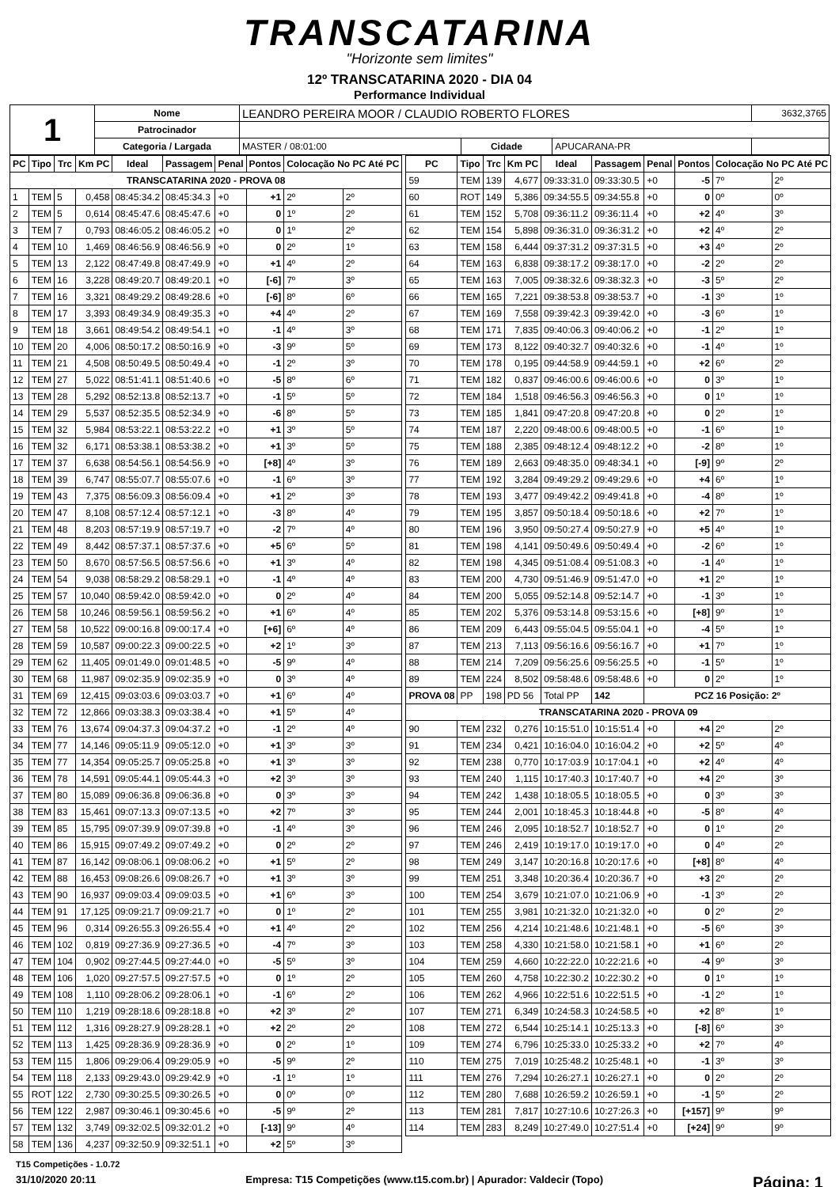TRANSCATARINA
"Horizonte sem limites"
12º TRANSCATARINA 2020 - DIA 04
Performance Individual
| 1 | Nome | LEANDRO PEREIRA MOOR / CLAUDIO ROBERTO FLORES | | | 3632,3765 |
| | Patrocinador | | | | |
| | Categoria / Largada | MASTER / 08:01:00 | Cidade | APUCARANA-PR | |
| PC | Tipo | Trc | Km PC | Ideal | Passagem | Penal | Pontos | Colocação No PC Até PC | |
| --- | --- | --- | --- | --- | --- | --- | --- | --- | --- |
| TRANSCATARINA 2020 - PROVA 08 | | | | | | | | | |
| 1 | TEM | 5 | 0,458 | 08:45:34.2 | 08:45:34.3 | +0 | +1 | 2º | 2º |
| 2 | TEM | 5 | 0,614 | 08:45:47.6 | 08:45:47.6 | +0 | 0 | 1º | 2º |
| 3 | TEM | 7 | 0,793 | 08:46:05.2 | 08:46:05.2 | +0 | 0 | 1º | 2º |
| 4 | TEM | 10 | 1,469 | 08:46:56.9 | 08:46:56.9 | +0 | 0 | 2º | 1º |
| 5 | TEM | 13 | 2,122 | 08:47:49.8 | 08:47:49.9 | +0 | +1 | 4º | 2º |
| 6 | TEM | 16 | 3,228 | 08:49:20.7 | 08:49:20.1 | +0 | [-6] | 7º | 3º |
| 7 | TEM | 16 | 3,321 | 08:49:29.2 | 08:49:28.6 | +0 | [-6] | 8º | 6º |
| 8 | TEM | 17 | 3,393 | 08:49:34.9 | 08:49:35.3 | +0 | +4 | 4º | 2º |
| 9 | TEM | 18 | 3,661 | 08:49:54.2 | 08:49:54.1 | +0 | -1 | 4º | 3º |
| 10 | TEM | 20 | 4,006 | 08:50:17.2 | 08:50:16.9 | +0 | -3 | 9º | 5º |
| 11 | TEM | 21 | 4,508 | 08:50:49.5 | 08:50:49.4 | +0 | -1 | 2º | 3º |
| 12 | TEM | 27 | 5,022 | 08:51:41.1 | 08:51:40.6 | +0 | -5 | 8º | 6º |
| 13 | TEM | 28 | 5,292 | 08:52:13.8 | 08:52:13.7 | +0 | -1 | 5º | 5º |
| 14 | TEM | 29 | 5,537 | 08:52:35.5 | 08:52:34.9 | +0 | -6 | 8º | 5º |
| 15 | TEM | 32 | 5,984 | 08:53:22.1 | 08:53:22.2 | +0 | +1 | 3º | 5º |
| 16 | TEM | 32 | 6,171 | 08:53:38.1 | 08:53:38.2 | +0 | +1 | 3º | 5º |
| 17 | TEM | 37 | 6,638 | 08:54:56.1 | 08:54:56.9 | +0 | [+8] | 4º | 3º |
| 18 | TEM | 39 | 6,747 | 08:55:07.7 | 08:55:07.6 | +0 | -1 | 6º | 3º |
| 19 | TEM | 43 | 7,375 | 08:56:09.3 | 08:56:09.4 | +0 | +1 | 2º | 3º |
| 20 | TEM | 47 | 8,108 | 08:57:12.4 | 08:57:12.1 | +0 | -3 | 8º | 4º |
| 21 | TEM | 48 | 8,203 | 08:57:19.9 | 08:57:19.7 | +0 | -2 | 7º | 4º |
| 22 | TEM | 49 | 8,442 | 08:57:37.1 | 08:57:37.6 | +0 | +5 | 6º | 5º |
| 23 | TEM | 50 | 8,670 | 08:57:56.5 | 08:57:56.6 | +0 | +1 | 3º | 4º |
| 24 | TEM | 54 | 9,038 | 08:58:29.2 | 08:58:29.1 | +0 | -1 | 4º | 4º |
| 25 | TEM | 57 | 10,040 | 08:59:42.0 | 08:59:42.0 | +0 | 0 | 2º | 4º |
| 26 | TEM | 58 | 10,246 | 08:59:56.1 | 08:59:56.2 | +0 | +1 | 6º | 4º |
| 27 | TEM | 58 | 10,522 | 09:00:16.8 | 09:00:17.4 | +0 | [+6] | 6º | 4º |
| 28 | TEM | 59 | 10,587 | 09:00:22.3 | 09:00:22.5 | +0 | +2 | 1º | 3º |
| 29 | TEM | 62 | 11,405 | 09:01:49.0 | 09:01:48.5 | +0 | -5 | 9º | 4º |
| 30 | TEM | 68 | 11,987 | 09:02:35.9 | 09:02:35.9 | +0 | 0 | 3º | 4º |
| 31 | TEM | 69 | 12,415 | 09:03:03.6 | 09:03:03.7 | +0 | +1 | 6º | 4º |
| 32 | TEM | 72 | 12,866 | 09:03:38.3 | 09:03:38.4 | +0 | +1 | 5º | 4º |
| 33 | TEM | 76 | 13,674 | 09:04:37.3 | 09:04:37.2 | +0 | -1 | 2º | 4º |
| 34 | TEM | 77 | 14,146 | 09:05:11.9 | 09:05:12.0 | +0 | +1 | 3º | 3º |
| 35 | TEM | 77 | 14,354 | 09:05:25.7 | 09:05:25.8 | +0 | +1 | 3º | 3º |
| 36 | TEM | 78 | 14,591 | 09:05:44.1 | 09:05:44.3 | +0 | +2 | 3º | 3º |
| 37 | TEM | 80 | 15,089 | 09:06:36.8 | 09:06:36.8 | +0 | 0 | 3º | 3º |
| 38 | TEM | 83 | 15,461 | 09:07:13.3 | 09:07:13.5 | +0 | +2 | 7º | 3º |
| 39 | TEM | 85 | 15,795 | 09:07:39.9 | 09:07:39.8 | +0 | -1 | 4º | 3º |
| 40 | TEM | 86 | 15,915 | 09:07:49.2 | 09:07:49.2 | +0 | 0 | 2º | 2º |
| 41 | TEM | 87 | 16,142 | 09:08:06.1 | 09:08:06.2 | +0 | +1 | 5º | 2º |
| 42 | TEM | 88 | 16,453 | 09:08:26.6 | 09:08:26.7 | +0 | +1 | 3º | 3º |
| 43 | TEM | 90 | 16,937 | 09:09:03.4 | 09:09:03.5 | +0 | +1 | 6º | 3º |
| 44 | TEM | 91 | 17,125 | 09:09:21.7 | 09:09:21.7 | +0 | 0 | 1º | 2º |
| 45 | TEM | 96 | 0,314 | 09:26:55.3 | 09:26:55.4 | +0 | +1 | 4º | 2º |
| 46 | TEM | 102 | 0,819 | 09:27:36.9 | 09:27:36.5 | +0 | -4 | 7º | 3º |
| 47 | TEM | 104 | 0,902 | 09:27:44.5 | 09:27:44.0 | +0 | -5 | 5º | 3º |
| 48 | TEM | 106 | 1,020 | 09:27:57.5 | 09:27:57.5 | +0 | 0 | 1º | 2º |
| 49 | TEM | 108 | 1,110 | 09:28:06.2 | 09:28:06.1 | +0 | -1 | 6º | 2º |
| 50 | TEM | 110 | 1,219 | 09:28:18.6 | 09:28:18.8 | +0 | +2 | 3º | 2º |
| 51 | TEM | 112 | 1,316 | 09:28:27.9 | 09:28:28.1 | +0 | +2 | 2º | 2º |
| 52 | TEM | 113 | 1,425 | 09:28:36.9 | 09:28:36.9 | +0 | 0 | 2º | 1º |
| 53 | TEM | 115 | 1,806 | 09:29:06.4 | 09:29:05.9 | +0 | -5 | 9º | 2º |
| 54 | TEM | 118 | 2,133 | 09:29:43.0 | 09:29:42.9 | +0 | -1 | 1º | 1º |
| 55 | ROT | 122 | 2,730 | 09:30:25.5 | 09:30:26.5 | +0 | 0 | 0º | 0º |
| 56 | TEM | 122 | 2,987 | 09:30:46.1 | 09:30:45.6 | +0 | -5 | 9º | 2º |
| 57 | TEM | 132 | 3,749 | 09:32:02.5 | 09:32:01.2 | +0 | [-13] | 9º | 4º |
| 58 | TEM | 136 | 4,237 | 09:32:50.9 | 09:32:51.1 | +0 | +2 | 5º | 3º |
| PC | Tipo | Trc | Km PC | Ideal | Passagem | Penal | Pontos | Colocação No PC Até PC | |
| --- | --- | --- | --- | --- | --- | --- | --- | --- | --- |
| 59 | TEM | 139 | 4,677 | 09:33:31.0 | 09:33:30.5 | +0 | -5 | 7º | 2º |
| 60 | ROT | 149 | 5,386 | 09:34:55.5 | 09:34:55.8 | +0 | 0 | 0º | 0º |
| 61 | TEM | 152 | 5,708 | 09:36:11.2 | 09:36:11.4 | +0 | +2 | 4º | 3º |
| 62 | TEM | 154 | 5,898 | 09:36:31.0 | 09:36:31.2 | +0 | +2 | 4º | 2º |
| 63 | TEM | 158 | 6,444 | 09:37:31.2 | 09:37:31.5 | +0 | +3 | 4º | 2º |
| 64 | TEM | 163 | 6,838 | 09:38:17.2 | 09:38:17.0 | +0 | -2 | 2º | 2º |
| 65 | TEM | 163 | 7,005 | 09:38:32.6 | 09:38:32.3 | +0 | -3 | 5º | 2º |
| 66 | TEM | 165 | 7,221 | 09:38:53.8 | 09:38:53.7 | +0 | -1 | 3º | 1º |
| 67 | TEM | 169 | 7,558 | 09:39:42.3 | 09:39:42.0 | +0 | -3 | 6º | 1º |
| 68 | TEM | 171 | 7,835 | 09:40:06.3 | 09:40:06.2 | +0 | -1 | 2º | 1º |
| 69 | TEM | 173 | 8,122 | 09:40:32.7 | 09:40:32.6 | +0 | -1 | 4º | 1º |
| 70 | TEM | 178 | 0,195 | 09:44:58.9 | 09:44:59.1 | +0 | +2 | 6º | 2º |
| 71 | TEM | 182 | 0,837 | 09:46:00.6 | 09:46:00.6 | +0 | 0 | 3º | 1º |
| 72 | TEM | 184 | 1,518 | 09:46:56.3 | 09:46:56.3 | +0 | 0 | 1º | 1º |
| 73 | TEM | 185 | 1,841 | 09:47:20.8 | 09:47:20.8 | +0 | 0 | 2º | 1º |
| 74 | TEM | 187 | 2,220 | 09:48:00.6 | 09:48:00.5 | +0 | -1 | 6º | 1º |
| 75 | TEM | 188 | 2,385 | 09:48:12.4 | 09:48:12.2 | +0 | -2 | 8º | 1º |
| 76 | TEM | 189 | 2,663 | 09:48:35.0 | 09:48:34.1 | +0 | [-9] | 9º | 2º |
| 77 | TEM | 192 | 3,284 | 09:49:29.2 | 09:49:29.6 | +0 | +4 | 6º | 1º |
| 78 | TEM | 193 | 3,477 | 09:49:42.2 | 09:49:41.8 | +0 | -4 | 8º | 1º |
| 79 | TEM | 195 | 3,857 | 09:50:18.4 | 09:50:18.6 | +0 | +2 | 7º | 1º |
| 80 | TEM | 196 | 3,950 | 09:50:27.4 | 09:50:27.9 | +0 | +5 | 4º | 1º |
| 81 | TEM | 198 | 4,141 | 09:50:49.6 | 09:50:49.4 | +0 | -2 | 6º | 1º |
| 82 | TEM | 198 | 4,345 | 09:51:08.4 | 09:51:08.3 | +0 | -1 | 4º | 1º |
| 83 | TEM | 200 | 4,730 | 09:51:46.9 | 09:51:47.0 | +0 | +1 | 2º | 1º |
| 84 | TEM | 200 | 5,055 | 09:52:14.8 | 09:52:14.7 | +0 | -1 | 3º | 1º |
| 85 | TEM | 202 | 5,376 | 09:53:14.8 | 09:53:15.6 | +0 | [+8] | 9º | 1º |
| 86 | TEM | 209 | 6,443 | 09:55:04.5 | 09:55:04.1 | +0 | -4 | 5º | 1º |
| 87 | TEM | 213 | 7,113 | 09:56:16.6 | 09:56:16.7 | +0 | +1 | 7º | 1º |
| 88 | TEM | 214 | 7,209 | 09:56:25.6 | 09:56:25.5 | +0 | -1 | 5º | 1º |
| 89 | TEM | 224 | 8,502 | 09:58:48.6 | 09:58:48.6 | +0 | 0 | 2º | 1º |
| PROVA 08 | PP | 198 | PD 56 | Total PP | 142 | PCZ 16 Posição: 2º | | | |
| TRANSCATARINA 2020 - PROVA 09 | | | | | | | | | |
| 90 | TEM | 232 | 0,276 | 10:15:51.0 | 10:15:51.4 | +0 | +4 | 2º | 2º |
| 91 | TEM | 234 | 0,421 | 10:16:04.0 | 10:16:04.2 | +0 | +2 | 5º | 4º |
| 92 | TEM | 238 | 0,770 | 10:17:03.9 | 10:17:04.1 | +0 | +2 | 4º | 4º |
| 93 | TEM | 240 | 1,115 | 10:17:40.3 | 10:17:40.7 | +0 | +4 | 2º | 3º |
| 94 | TEM | 242 | 1,438 | 10:18:05.5 | 10:18:05.5 | +0 | 0 | 3º | 3º |
| 95 | TEM | 244 | 2,001 | 10:18:45.3 | 10:18:44.8 | +0 | -5 | 8º | 4º |
| 96 | TEM | 246 | 2,095 | 10:18:52.7 | 10:18:52.7 | +0 | 0 | 1º | 2º |
| 97 | TEM | 246 | 2,419 | 10:19:17.0 | 10:19:17.0 | +0 | 0 | 4º | 2º |
| 98 | TEM | 249 | 3,147 | 10:20:16.8 | 10:20:17.6 | +0 | [+8] | 8º | 4º |
| 99 | TEM | 251 | 3,348 | 10:20:36.4 | 10:20:36.7 | +0 | +3 | 2º | 2º |
| 100 | TEM | 254 | 3,679 | 10:21:07.0 | 10:21:06.9 | +0 | -1 | 3º | 2º |
| 101 | TEM | 255 | 3,981 | 10:21:32.0 | 10:21:32.0 | +0 | 0 | 2º | 2º |
| 102 | TEM | 256 | 4,214 | 10:21:48.6 | 10:21:48.1 | +0 | -5 | 6º | 3º |
| 103 | TEM | 258 | 4,330 | 10:21:58.0 | 10:21:58.1 | +0 | +1 | 6º | 2º |
| 104 | TEM | 259 | 4,660 | 10:22:22.0 | 10:22:21.6 | +0 | -4 | 9º | 3º |
| 105 | TEM | 260 | 4,758 | 10:22:30.2 | 10:22:30.2 | +0 | 0 | 1º | 1º |
| 106 | TEM | 262 | 4,966 | 10:22:51.6 | 10:22:51.5 | +0 | -1 | 2º | 1º |
| 107 | TEM | 271 | 6,349 | 10:24:58.3 | 10:24:58.5 | +0 | +2 | 8º | 1º |
| 108 | TEM | 272 | 6,544 | 10:25:14.1 | 10:25:13.3 | +0 | [-8] | 6º | 3º |
| 109 | TEM | 274 | 6,796 | 10:25:33.0 | 10:25:33.2 | +0 | +2 | 7º | 4º |
| 110 | TEM | 275 | 7,019 | 10:25:48.2 | 10:25:48.1 | +0 | -1 | 3º | 3º |
| 111 | TEM | 276 | 7,294 | 10:26:27.1 | 10:26:27.1 | +0 | 0 | 2º | 2º |
| 112 | TEM | 280 | 7,688 | 10:26:59.2 | 10:26:59.1 | +0 | -1 | 5º | 2º |
| 113 | TEM | 281 | 7,817 | 10:27:10.6 | 10:27:26.3 | +0 | [+157] | 9º | 9º |
| 114 | TEM | 283 | 8,249 | 10:27:49.0 | 10:27:51.4 | +0 | [+24] | 9º | 9º |
T15 Competições - 1.0.72
31/10/2020 20:11 Empresa: T15 Competições (www.t15.com.br) | Apurador: Valdecir (Topo) Página: 1